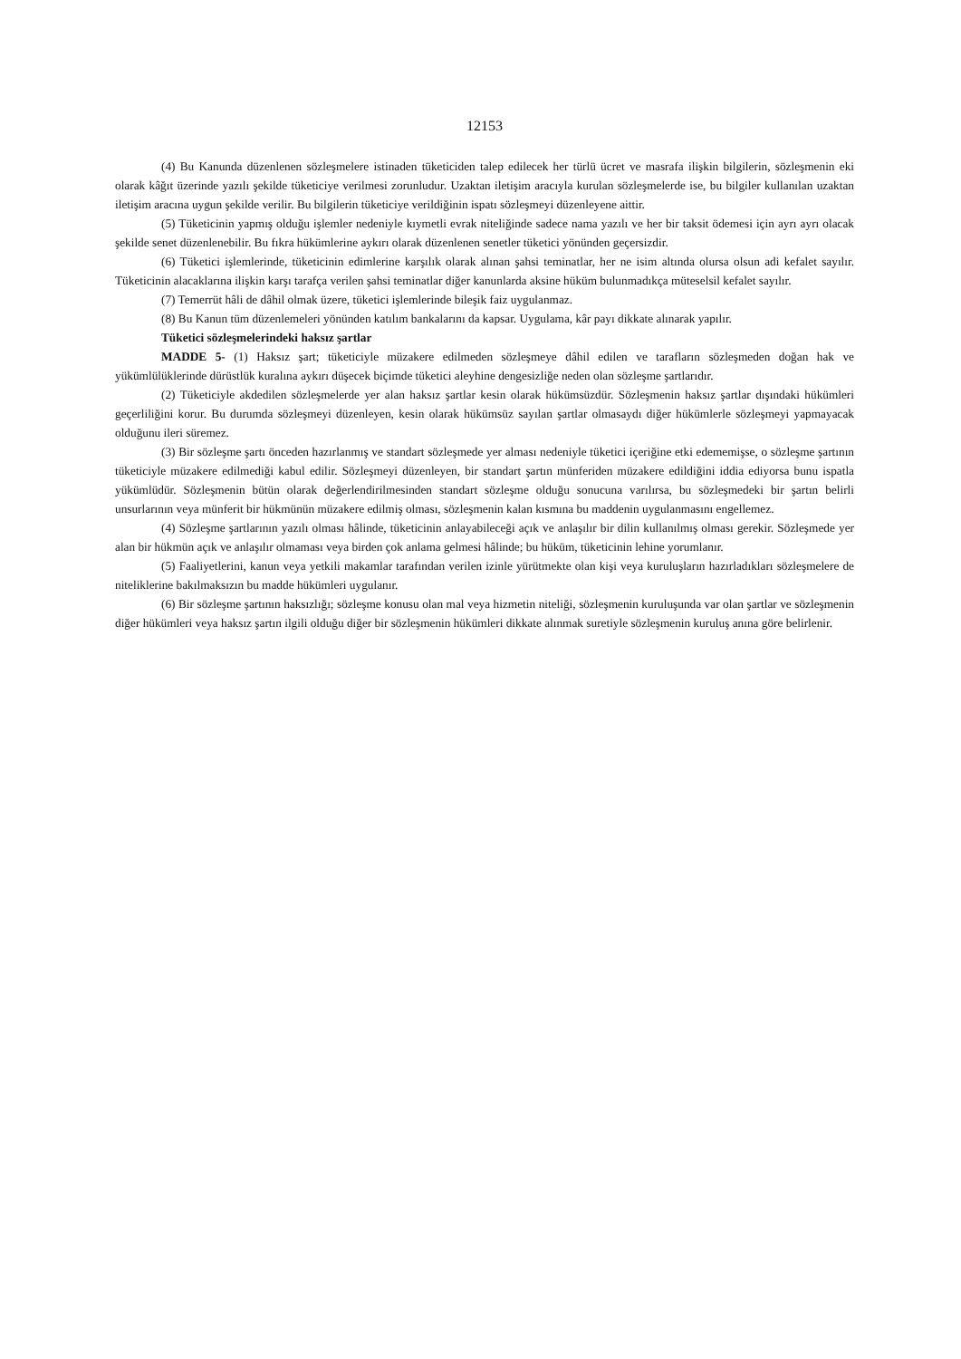12153
(4) Bu Kanunda düzenlenen sözleşmelere istinaden tüketiciden talep edilecek her türlü ücret ve masrafa ilişkin bilgilerin, sözleşmenin eki olarak kâğıt üzerinde yazılı şekilde tüketiciye verilmesi zorunludur. Uzaktan iletişim aracıyla kurulan sözleşmelerde ise, bu bilgiler kullanılan uzaktan iletişim aracına uygun şekilde verilir. Bu bilgilerin tüketiciye verildiğinin ispatı sözleşmeyi düzenleyene aittir.
(5) Tüketicinin yapmış olduğu işlemler nedeniyle kıymetli evrak niteliğinde sadece nama yazılı ve her bir taksit ödemesi için ayrı ayrı olacak şekilde senet düzenlenebilir. Bu fıkra hükümlerine aykırı olarak düzenlenen senetler tüketici yönünden geçersizdir.
(6) Tüketici işlemlerinde, tüketicinin edimlerine karşılık olarak alınan şahsi teminatlar, her ne isim altında olursa olsun adi kefalet sayılır. Tüketicinin alacaklarına ilişkin karşı tarafça verilen şahsi teminatlar diğer kanunlarda aksine hüküm bulunmadıkça müteselsil kefalet sayılır.
(7) Temerrüt hâli de dâhil olmak üzere, tüketici işlemlerinde bileşik faiz uygulanmaz.
(8) Bu Kanun tüm düzenlemeleri yönünden katılım bankalarını da kapsar. Uygulama, kâr payı dikkate alınarak yapılır.
Tüketici sözleşmelerindeki haksız şartlar
MADDE 5- (1) Haksız şart; tüketiciyle müzakere edilmeden sözleşmeye dâhil edilen ve tarafların sözleşmeden doğan hak ve yükümlülüklerinde dürüstlük kuralına aykırı düşecek biçimde tüketici aleyhine dengesizliğe neden olan sözleşme şartlarıdır.
(2) Tüketiciyle akdedilen sözleşmelerde yer alan haksız şartlar kesin olarak hükümsüzdür. Sözleşmenin haksız şartlar dışındaki hükümleri geçerliliğini korur. Bu durumda sözleşmeyi düzenleyen, kesin olarak hükümsüz sayılan şartlar olmasaydı diğer hükümlerle sözleşmeyi yapmayacak olduğunu ileri süremez.
(3) Bir sözleşme şartı önceden hazırlanmış ve standart sözleşmede yer alması nedeniyle tüketici içeriğine etki edememişse, o sözleşme şartının tüketiciyle müzakere edilmediği kabul edilir. Sözleşmeyi düzenleyen, bir standart şartın münferiden müzakere edildiğini iddia ediyorsa bunu ispatla yükümlüdür. Sözleşmenin bütün olarak değerlendirilmesinden standart sözleşme olduğu sonucuna varılırsa, bu sözleşmedeki bir şartın belirli unsurlarının veya münferit bir hükmünün müzakere edilmiş olması, sözleşmenin kalan kısmına bu maddenin uygulanmasını engellemez.
(4) Sözleşme şartlarının yazılı olması hâlinde, tüketicinin anlayabileceği açık ve anlaşılır bir dilin kullanılmış olması gerekir. Sözleşmede yer alan bir hükmün açık ve anlaşılır olmaması veya birden çok anlama gelmesi hâlinde; bu hüküm, tüketicinin lehine yorumlanır.
(5) Faaliyetlerini, kanun veya yetkili makamlar tarafından verilen izinle yürütmekte olan kişi veya kuruluşların hazırladıkları sözleşmelere de niteliklerine bakılmaksızın bu madde hükümleri uygulanır.
(6) Bir sözleşme şartının haksızlığı; sözleşme konusu olan mal veya hizmetin niteliği, sözleşmenin kuruluşunda var olan şartlar ve sözleşmenin diğer hükümleri veya haksız şartın ilgili olduğu diğer bir sözleşmenin hükümleri dikkate alınmak suretiyle sözleşmenin kuruluş anına göre belirlenir.